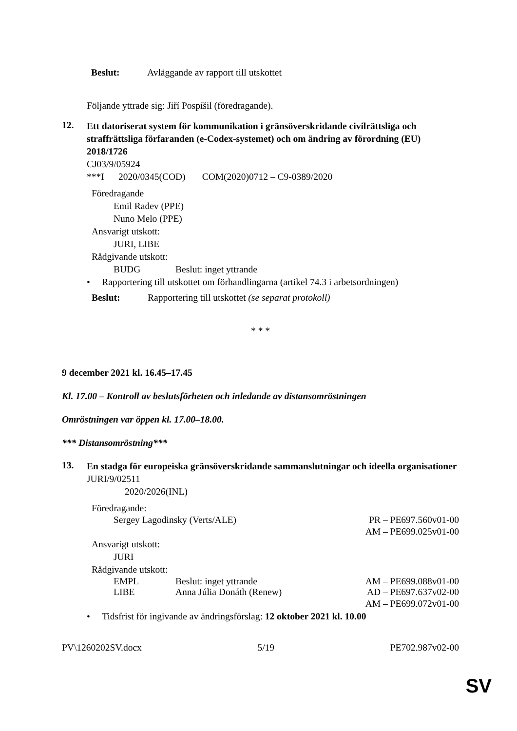Beslut: Avläggande av rapport till utskottet
Följande yttrade sig: Jiří Pospíšil (föredragande).
12.
Ett datoriserat system för kommunikation i gränsöverskridande civilrättsliga och straffrättsliga förfaranden (e-Codex-systemet) och om ändring av förordning (EU) 2018/1726
CJ03/9/05924
***I 2020/0345(COD) COM(2020)0712 – C9-0389/2020
Föredragande
Emil Radev (PPE)
Nuno Melo (PPE)
Ansvarigt utskott:
JURI, LIBE
Rådgivande utskott:
BUDG Beslut: inget yttrande
• Rapportering till utskottet om förhandlingarna (artikel 74.3 i arbetsordningen)
Beslut: Rapportering till utskottet (se separat protokoll)
* * *
9 december 2021 kl. 16.45–17.45
Kl. 17.00 – Kontroll av beslutsförheten och inledande av distansomröstningen
Omröstningen var öppen kl. 17.00–18.00.
*** Distansomröstning***
13.
En stadga för europeiska gränsöverskridande sammanslutningar och ideella organisationer
JURI/9/02511
2020/2026(INL)
Föredragande:
Sergey Lagodinsky (Verts/ALE) PR – PE697.560v01-00
AM – PE699.025v01-00
Ansvarigt utskott:
JURI
Rådgivande utskott:
EMPL Beslut: inget yttrande AM – PE699.088v01-00
LIBE Anna Júlia Donáth (Renew) AD – PE697.637v02-00
AM – PE699.072v01-00
• Tidsfrist för ingivande av ändringsförslag: 12 oktober 2021 kl. 10.00
PV\1260202SV.docx 5/19 PE702.987v02-00
SV